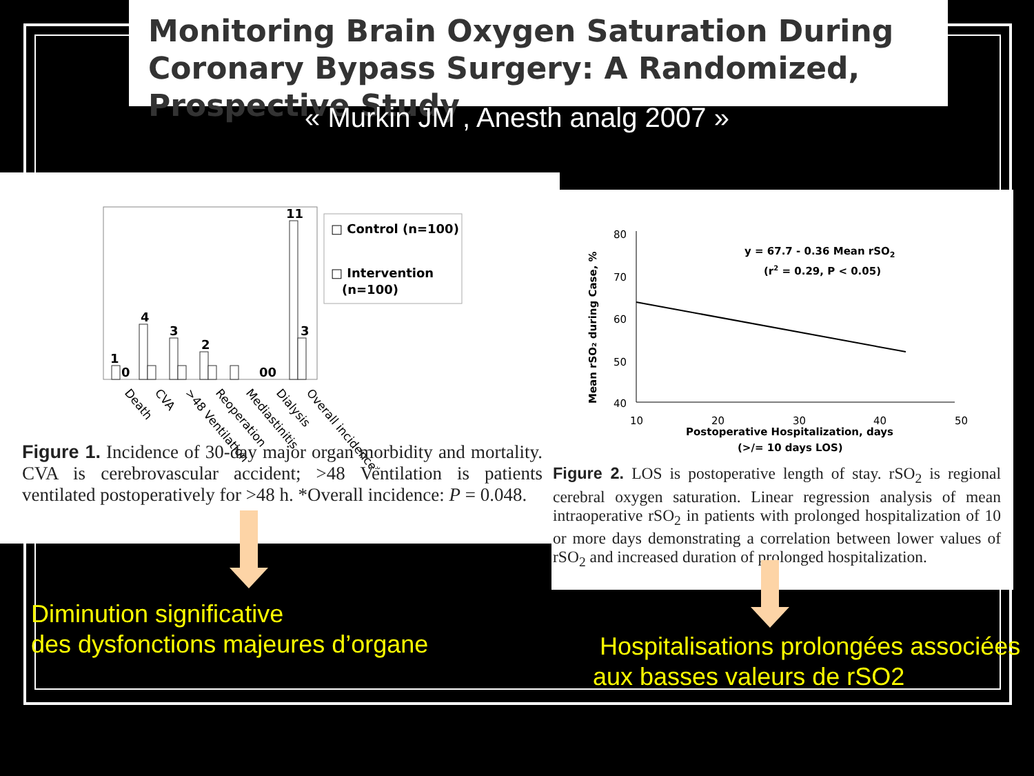Monitoring Brain Oxygen Saturation During Coronary Bypass Surgery: A Randomized, Prospective Study
« Murkin JM , Anesth analg 2007 »
1
0
4
3
2
00
11
3
□ Control (n=100)
□ Intervention
(n=100)
Death
CVA
>48 Ventilation
Reoperation
Mediastinitis
Dialysis
Overall incidence*
Figure 1. Incidence of 30-day major organ morbidity and mortality. CVA is cerebrovascular accident; >48 Ventilation is patients ventilated postoperatively for >48 h. *Overall incidence: P = 0.048.
80
70
60
50
40
10
20
30
40
50
y = 67.7 - 0.36 Mean rSO2
(r2 = 0.29, P < 0.05)
Postoperative Hospitalization, days
(>/= 10 days LOS)
Mean rSO₂ during Case, %
Figure 2. LOS is postoperative length of stay. rSO<sub>2</sub> is regional cerebral oxygen saturation. Linear regression analysis of mean intraoperative rSO<sub>2</sub> in patients with prolonged hospitalization of 10 or more days demonstrating a correlation between lower values of rSO<sub>2</sub> and increased duration of prolonged hospitalization.
Diminution significative
des dysfonctions majeures d’organe
Hospitalisations prolongées associées
aux basses valeurs de rSO2